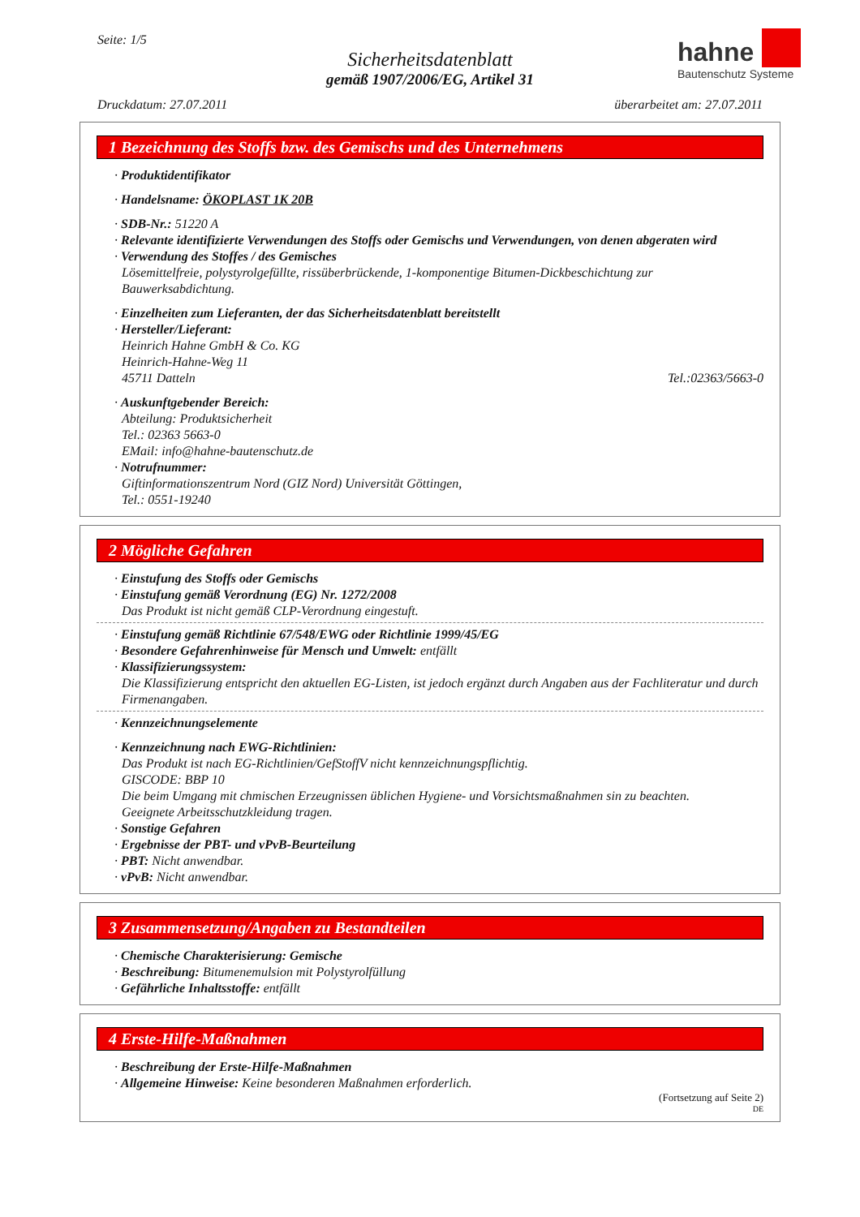Seite: 1/5
Sicherheitsdatenblatt
gemäß 1907/2006/EG, Artikel 31
hahne
Bautenschutz Systeme
Druckdatum: 27.07.2011 überarbeitet am: 27.07.2011
1 Bezeichnung des Stoffs bzw. des Gemischs und des Unternehmens
· Produktidentifikator
· Handelsname: ÖKOPLAST 1K 20B
· SDB-Nr.: 51220 A
· Relevante identifizierte Verwendungen des Stoffs oder Gemischs und Verwendungen, von denen abgeraten wird
· Verwendung des Stoffes / des Gemisches
Lösemittelfreie, polystyrolgefüllte, rissüberbrückende, 1-komponentige Bitumen-Dickbeschichtung zur Bauwerksabdichtung.
· Einzelheiten zum Lieferanten, der das Sicherheitsdatenblatt bereitstellt
· Hersteller/Lieferant:
Heinrich Hahne GmbH & Co. KG
Heinrich-Hahne-Weg 11
45711 Datteln Tel.:02363/5663-0
· Auskunftgebender Bereich:
Abteilung: Produktsicherheit
Tel.: 02363 5663-0
EMail: info@hahne-bautenschutz.de
· Notrufnummer:
Giftinformationszentrum Nord (GIZ Nord) Universität Göttingen,
Tel.: 0551-19240
2 Mögliche Gefahren
· Einstufung des Stoffs oder Gemischs
· Einstufung gemäß Verordnung (EG) Nr. 1272/2008
Das Produkt ist nicht gemäß CLP-Verordnung eingestuft.
· Einstufung gemäß Richtlinie 67/548/EWG oder Richtlinie 1999/45/EG
· Besondere Gefahrenhinweise für Mensch und Umwelt: entfällt
· Klassifizierungssystem:
Die Klassifizierung entspricht den aktuellen EG-Listen, ist jedoch ergänzt durch Angaben aus der Fachliteratur und durch Firmenangaben.
· Kennzeichnungselemente
· Kennzeichnung nach EWG-Richtlinien:
Das Produkt ist nach EG-Richtlinien/GefStoffV nicht kennzeichnungspflichtig.
GISCODE: BBP 10
Die beim Umgang mit chmischen Erzeugnissen üblichen Hygiene- und Vorsichtsmaßnahmen sin zu beachten.
Geeignete Arbeitsschutzkleidung tragen.
· Sonstige Gefahren
· Ergebnisse der PBT- und vPvB-Beurteilung
· PBT: Nicht anwendbar.
· vPvB: Nicht anwendbar.
3 Zusammensetzung/Angaben zu Bestandteilen
· Chemische Charakterisierung: Gemische
· Beschreibung: Bitumenemulsion mit Polystyrolfüllung
· Gefährliche Inhaltsstoffe: entfällt
4 Erste-Hilfe-Maßnahmen
· Beschreibung der Erste-Hilfe-Maßnahmen
· Allgemeine Hinweise: Keine besonderen Maßnahmen erforderlich.
(Fortsetzung auf Seite 2)
DE